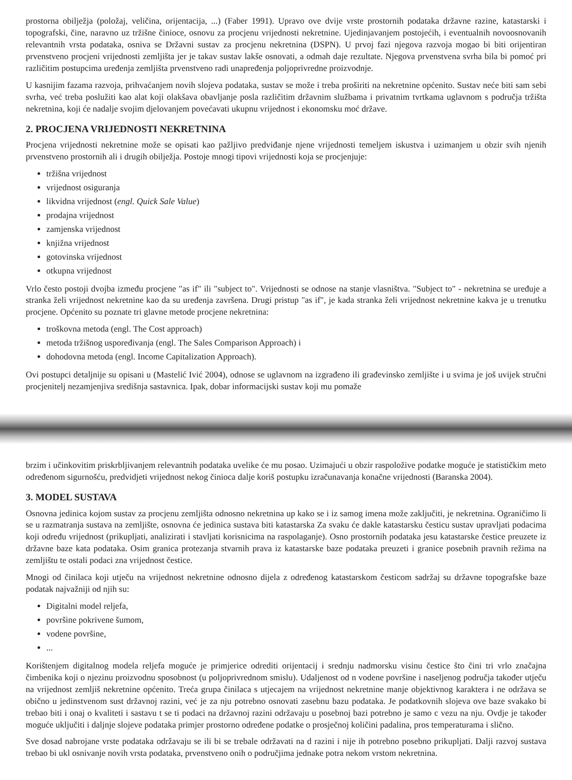prostorna obilježja (položaj, veličina, orijentacija, ...) (Faber 1991). Upravo ove dvije vrste prostornih podataka državne razine, katastarski i topografski, čine, naravno uz tržišne činioce, osnovu za procjenu vrijednosti nekretnine. Ujedinjavanjem postojećih, i eventualnih novoosnovanih relevantnih vrsta podataka, osniva se Državni sustav za procjenu nekretnina (DSPN). U prvoj fazi njegova razvoja mogao bi biti orijentiran prvenstveno procjeni vrijednosti zemljišta jer je takav sustav lakše osnovati, a odmah daje rezultate. Njegova prvenstvena svrha bila bi pomoć pri različitim postupcima uređenja zemljišta prvenstveno radi unapređenja poljoprivredne proizvodnje.
U kasnijim fazama razvoja, prihvaćanjem novih slojeva podataka, sustav se može i treba proširiti na nekretnine općenito. Sustav neće biti sam sebi svrha, već treba poslužiti kao alat koji olakšava obavljanje posla različitim državnim službama i privatnim tvrtkama uglavnom s područja tržišta nekretnina, koji će nadalje svojim djelovanjem povećavati ukupnu vrijednost i ekonomsku moć države.
2. PROCJENA VRIJEDNOSTI NEKRETNINA
Procjena vrijednosti nekretnine može se opisati kao pažljivo predviđanje njene vrijednosti temeljem iskustva i uzimanjem u obzir svih njenih prvenstveno prostornih ali i drugih obilježja. Postoje mnogi tipovi vrijednosti koja se procjenjuje:
tržišna vrijednost
vrijednost osiguranja
likvidna vrijednost (engl. Quick Sale Value)
prodajna vrijednost
zamjenska vrijednost
knjižna vrijednost
gotovinska vrijednost
otkupna vrijednost
Vrlo često postoji dvojba između procjene "as if" ili "subject to". Vrijednosti se odnose na stanje vlasništva. "Subject to" - nekretnina se uređuje a stranka želi vrijednost nekretnine kao da su uređenja završena. Drugi pristup "as if", je kada stranka želi vrijednost nekretnine kakva je u trenutku procjene. Općenito su poznate tri glavne metode procjene nekretnina:
troškovna metoda (engl. The Cost approach)
metoda tržišnog uspoređivanja (engl. The Sales Comparison Approach) i
dohodovna metoda (engl. Income Capitalization Approach).
Ovi postupci detaljnije su opisani u (Mastelić Ivić 2004), odnose se uglavnom na izgrađeno ili građevinsko zemljište i u svima je još uvijek stručni procjenitelj nezamjenjiva središnja sastavnica. Ipak, dobar informacijski sustav koji mu pomaže
brzim i učinkovitim priskrbljivanjem relevantnih podataka uvelike će mu posao. Uzimajući u obzir raspoložive podatke moguće je statističkim meto određenom sigurnošću, predvidjeti vrijednost nekog činioca dalje koriš postupku izračunavanja konačne vrijednosti (Baranska 2004).
3. MODEL SUSTAVA
Osnovna jedinica kojom sustav za procjenu zemljišta odnosno nekretnina up kako se i iz samog imena može zaključiti, je nekretnina. Ograničimo li se u razmatranja sustava na zemljište, osnovna će jedinica sustava biti katastarska Za svaku će dakle katastarsku česticu sustav upravljati podacima koji određu vrijednost (prikupljati, analizirati i stavljati korisnicima na raspolaganje). Osno prostornih podataka jesu katastarske čestice preuzete iz državne baze kata podataka. Osim granica protezanja stvarnih prava iz katastarske baze podataka preuzeti i granice posebnih pravnih režima na zemljištu te ostali podaci zna vrijednost čestice.
Mnogi od činilaca koji utječu na vrijednost nekretnine odnosno dijela z određenog katastarskom česticom sadržaj su državne topografske baze podatak najvažniji od njih su:
Digitalni model reljefa,
površine pokrivene šumom,
vodene površine,
...
Korištenjem digitalnog modela reljefa moguće je primjerice odrediti orijentacij i srednju nadmorsku visinu čestice što čini tri vrlo značajna čimbenika koji o njezinu proizvodnu sposobnost (u poljoprivrednom smislu). Udaljenost od n vodene površine i naseljenog područja također utječu na vrijednost zemljiš nekretnine općenito. Treća grupa činilaca s utjecajem na vrijednost nekretnine manje objektivnog karaktera i ne održava se obično u jedinstvenom sust državnoj razini, već je za nju potrebno osnovati zasebnu bazu podataka. Je podatkovnih slojeva ove baze svakako bi trebao biti i onaj o kvaliteti i sastavu t se ti podaci na državnoj razini održavaju u posebnoj bazi potrebno je samo c vezu na nju. Ovdje je također moguće uključiti i daljnje slojeve podataka primjer prostorno određene podatke o prosječnoj količini padalina, pros temperaturama i slično.
Sve dosad nabrojane vrste podataka održavaju se ili bi se trebale održavati na d razini i nije ih potrebno posebno prikupljati. Dalji razvoj sustava trebao bi ukl osnivanje novih vrsta podataka, prvenstveno onih o područjima jednake potra nekom vrstom nekretnina.